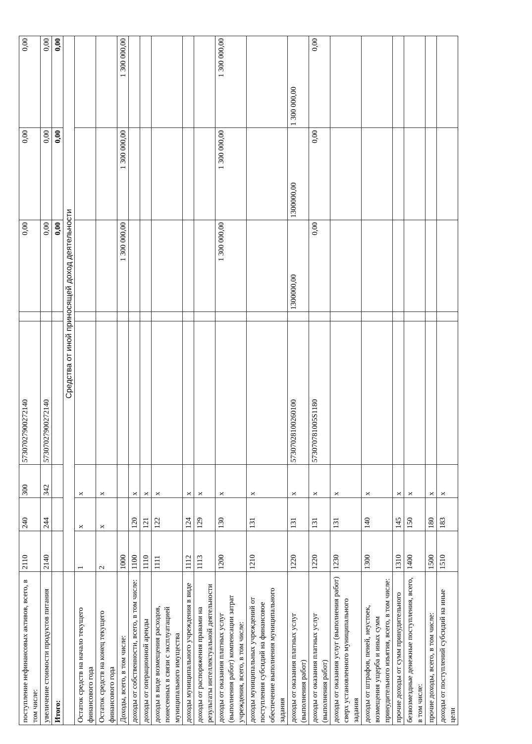| поступление нефинансовых активов, всего, в том числе: | 2110 | 240 | 300 | 57307027900272140 | | 0,00 | 0,00 | 0,00 |
| увеличение стоимости продуктов питания | 2140 | 244 | 342 | 57307027900272140 | | 0,00 | 0,00 | 0,00 |
| Итого: | | | | | | 0,00 | 0,00 | 0,00 |
| | Средства от иной приносящей доход деятельности | | | | | | | |
| Остаток средств на начало текущего финансового года | 1 | x | x | | | | | |
| Остаток средств на конец текущего финансового года | 2 | x | x | | | | | |
| Доходы, всего, в том числе: | 1000 | | | | | 1 300 000,00 | 1 300 000,00 | 1 300 000,00 |
| доходы от собственности, всего, в том числе: | 1100 | 120 | x | | | | | |
| доходы от операционной аренды | 1110 | 121 | x | | | | | |
| доходы в виде возмещения расходов, понесенных в связи с эксплуатацией муниципального имущества | 1111 | 122 | x | | | | | |
| доходы муниципального учреждения в виде | 1112 | 124 | x | | | | | |
| доходы от распоряжения правами на результаты интеллектуальной деятельности | 1113 | 129 | x | | | | | |
| доходы от оказания платных услуг (выполнения работ) компенсации затрат учреждения, всего, в том числе: | 1200 | 130 | x | | | 1 300 000,00 | 1 300 000,00 | 1 300 000,00 |
| доходы муниципальных учреждений от поступления субсидий на финансовое обеспечение выполнения муниципального задания | 1210 | 131 | x | | | | | |
| доходы от оказания платных услуг (выполнения работ) | 1220 | 131 | x | 57307028100260100 | | 1300000,00 | 1300000,00 | 1 300 000,00 |
| доходы от оказания платных услуг (выполнения работ) | 1220 | 131 | x | 573070781005S1180 | | 0,00 | 0,00 | 0,00 |
| доходы от оказания услуг (выполнения работ) сверх установленного муниципального задания | 1230 | 131 | x | | | | | |
| доходы от штрафов, пеней, неустоек, возмещения ущерба и иных сумм принудительного изъятия, всего, в том числе: | 1300 | 140 | x | | | | | |
| прочие доходы от сумм принудительного | 1310 | 145 | x | | | | | |
| безвозмездные денежные поступления, всего, в том числе: | 1400 | 150 | x | | | | | |
| прочие доходы, всего, в том числе: | 1500 | 180 | x | | | | | |
| доходы от поступлений субсидий на иные цели | 1510 | 183 | x | | | | | |